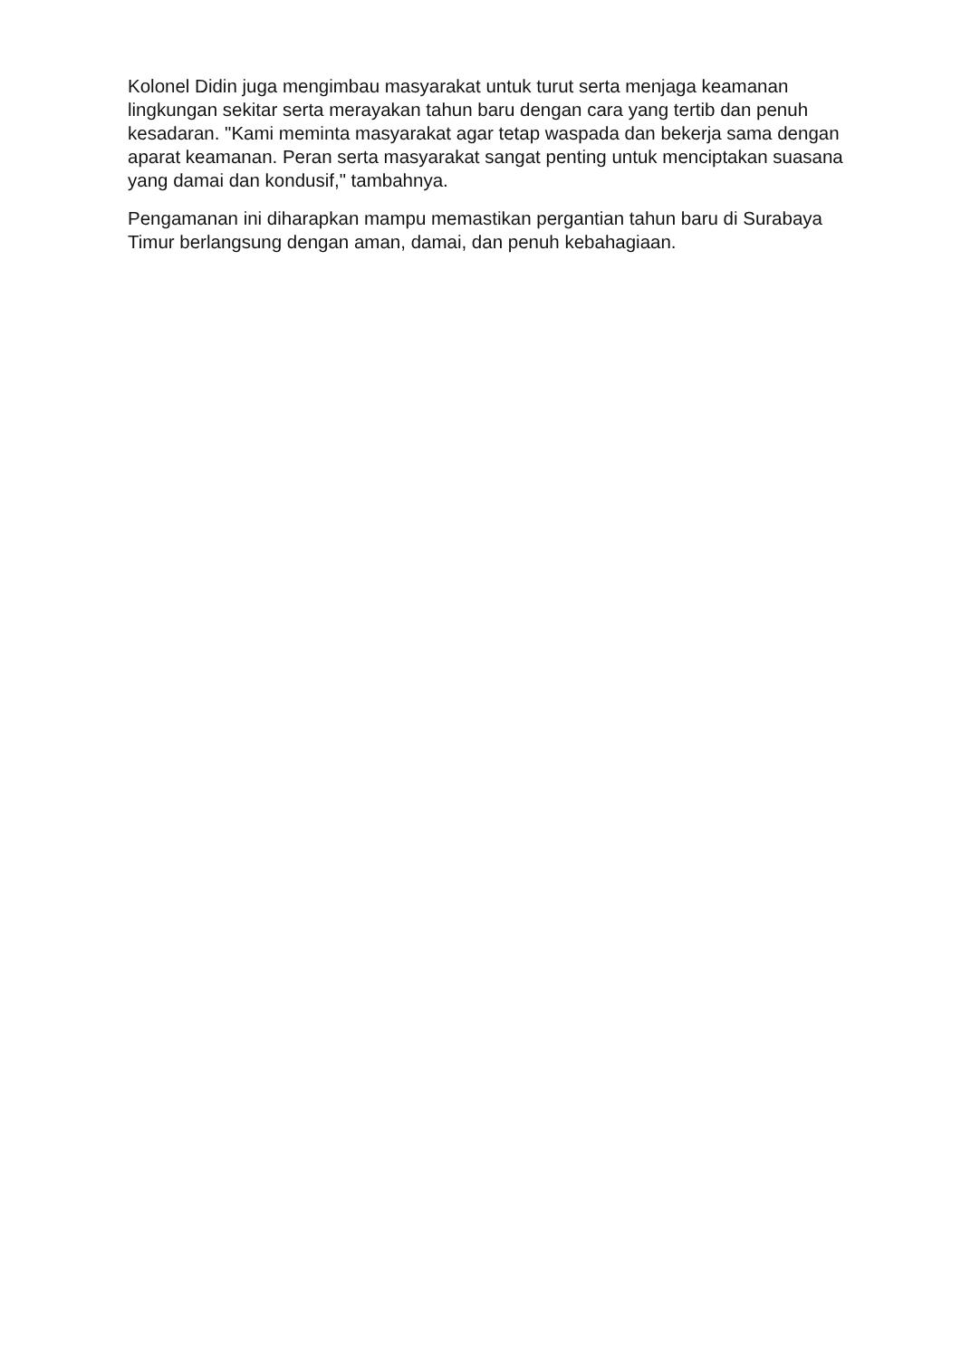Kolonel Didin juga mengimbau masyarakat untuk turut serta menjaga keamanan lingkungan sekitar serta merayakan tahun baru dengan cara yang tertib dan penuh kesadaran. "Kami meminta masyarakat agar tetap waspada dan bekerja sama dengan aparat keamanan. Peran serta masyarakat sangat penting untuk menciptakan suasana yang damai dan kondusif," tambahnya.
Pengamanan ini diharapkan mampu memastikan pergantian tahun baru di Surabaya Timur berlangsung dengan aman, damai, dan penuh kebahagiaan.